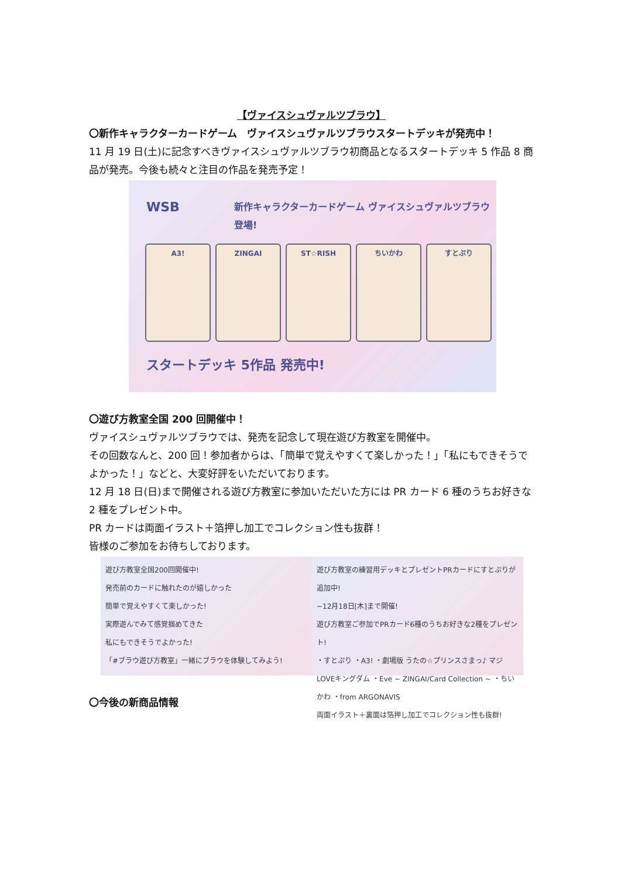【ヴァイスシュヴァルツブラウ】
〇新作キャラクターカードゲーム　ヴァイスシュヴァルツブラウスタートデッキが発売中！
11 月 19 日(土)に記念すべきヴァイスシュヴァルツブラウ初商品となるスタートデッキ 5 作品 8 商品が発売。今後も続々と注目の作品を発売予定！
WSB
新作キャラクターカードゲーム ヴァイスシュヴァルツブラウ 登場!
A3! ZINGAI ST☆RISH ちいかわ すとぷり
スタートデッキ 5作品 発売中!
〇遊び方教室全国 200 回開催中！
ヴァイスシュヴァルツブラウでは、発売を記念して現在遊び方教室を開催中。
その回数なんと、200 回！参加者からは、「簡単で覚えやすくて楽しかった！」「私にもできそうでよかった！」などと、大変好評をいただいております。
12 月 18 日(日)まで開催される遊び方教室に参加いただいた方には PR カード 6 種のうちお好きな 2 種をプレゼント中。
PR カードは両面イラスト＋箔押し加工でコレクション性も抜群！
皆様のご参加をお待ちしております。
遊び方教室全国200回開催中!
発売前のカードに触れたのが嬉しかった
簡単で覚えやすくて楽しかった!
実際遊んでみて感覚掴めてきた
私にもできそうでよかった!
「#ブラウ遊び方教室」一緒にブラウを体験してみよう!
遊び方教室の練習用デッキとプレゼントPRカードにすとぷりが追加中!
~12月18日[木]まで開催!
遊び方教室ご参加でPRカード6種のうちお好きな2種をプレゼント!
・すとぷり ・A3! ・劇場版 うたの☆プリンスさまっ♪ マジLOVEキングダム ・Eve ~ ZINGAI/Card Collection ~ ・ちいかわ ・from ARGONAVIS
両面イラスト＋裏面は箔押し加工でコレクション性も抜群!
〇今後の新商品情報